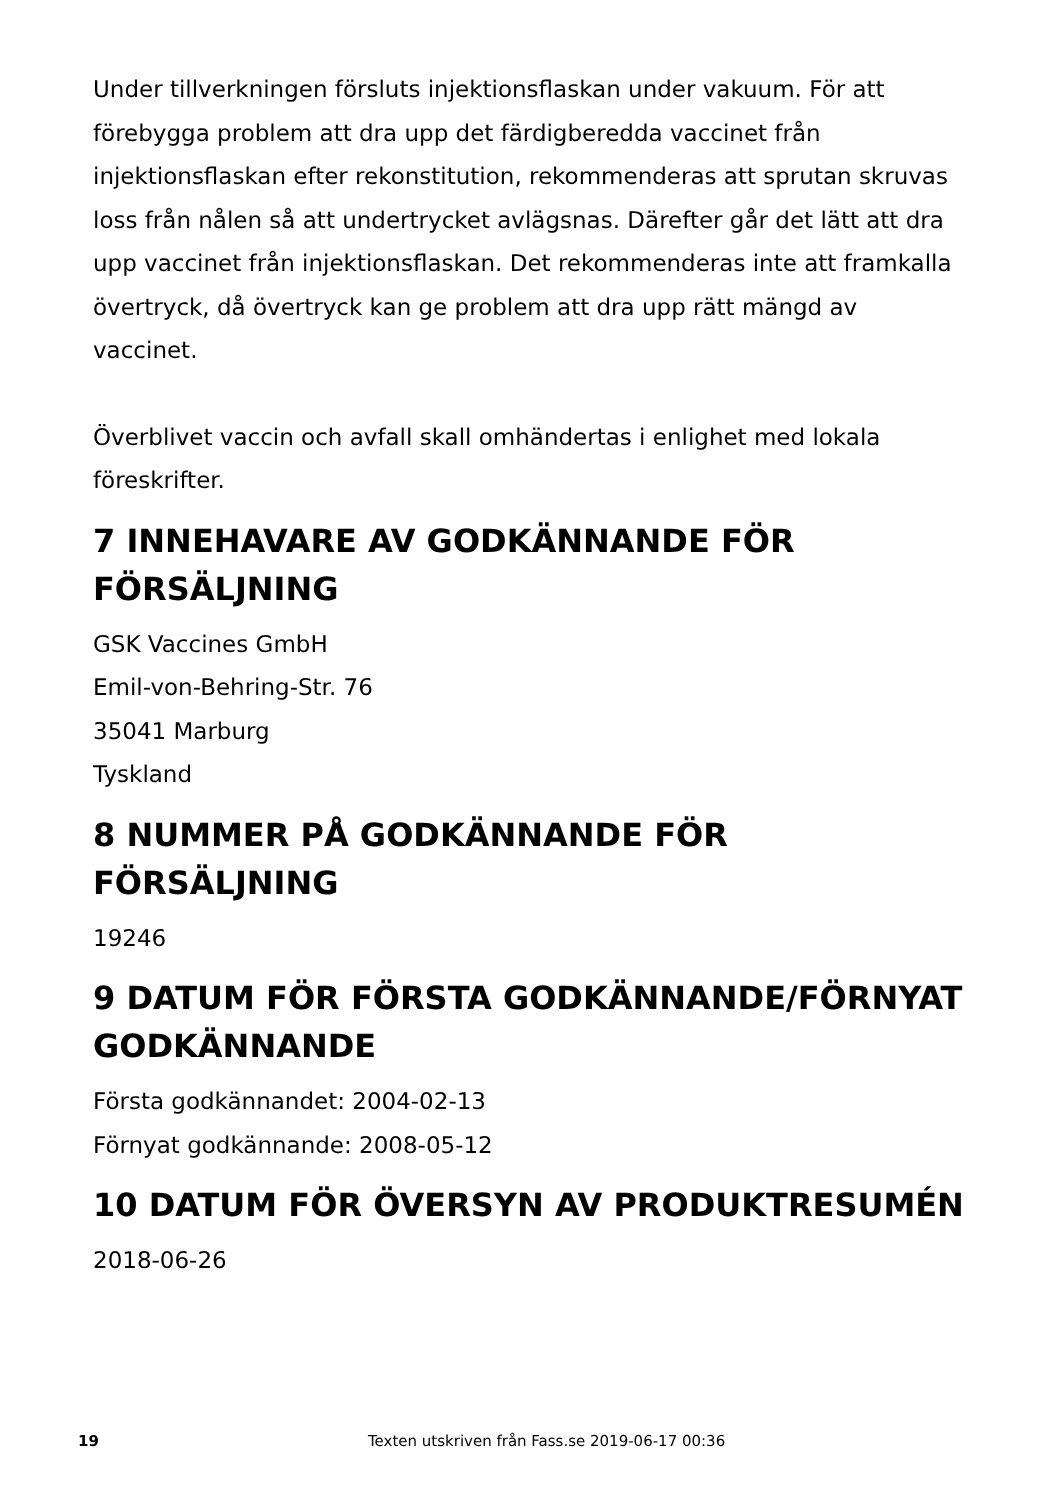Under tillverkningen försluts injektionsflaskan under vakuum. För att förebygga problem att dra upp det färdigberedda vaccinet från injektionsflaskan efter rekonstitution, rekommenderas att sprutan skruvas loss från nålen så att undertrycket avlägsnas. Därefter går det lätt att dra upp vaccinet från injektionsflaskan. Det rekommenderas inte att framkalla övertryck, då övertryck kan ge problem att dra upp rätt mängd av vaccinet.
Överblivet vaccin och avfall skall omhändertas i enlighet med lokala föreskrifter.
7 INNEHAVARE AV GODKÄNNANDE FÖR FÖRSÄLJNING
GSK Vaccines GmbH
Emil-von-Behring-Str. 76
35041 Marburg
Tyskland
8 NUMMER PÅ GODKÄNNANDE FÖR FÖRSÄLJNING
19246
9 DATUM FÖR FÖRSTA GODKÄNNANDE/FÖRNYAT GODKÄNNANDE
Första godkännandet: 2004-02-13
Förnyat godkännande: 2008-05-12
10 DATUM FÖR ÖVERSYN AV PRODUKTRESUMÉN
2018-06-26
19 Texten utskriven från Fass.se 2019-06-17 00:36